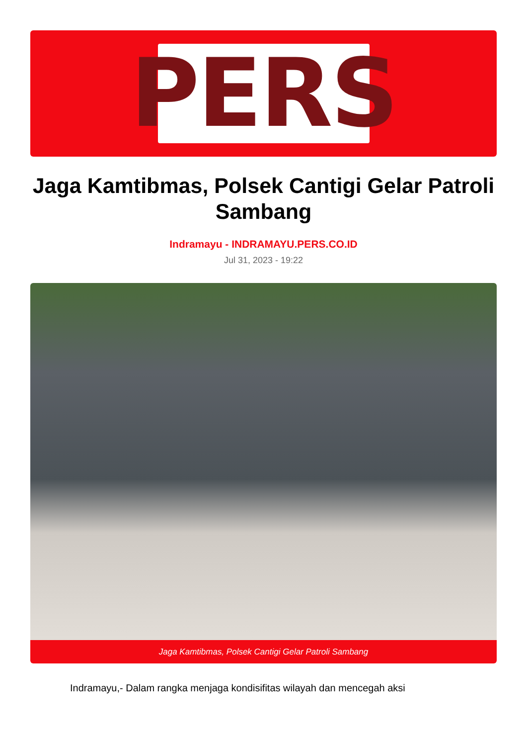PERS
Jaga Kamtibmas, Polsek Cantigi Gelar Patroli Sambang
Indramayu - INDRAMAYU.PERS.CO.ID
Jul 31, 2023 - 19:22
Jaga Kamtibmas, Polsek Cantigi Gelar Patroli Sambang
Indramayu,- Dalam rangka menjaga kondisifitas wilayah dan mencegah aksi